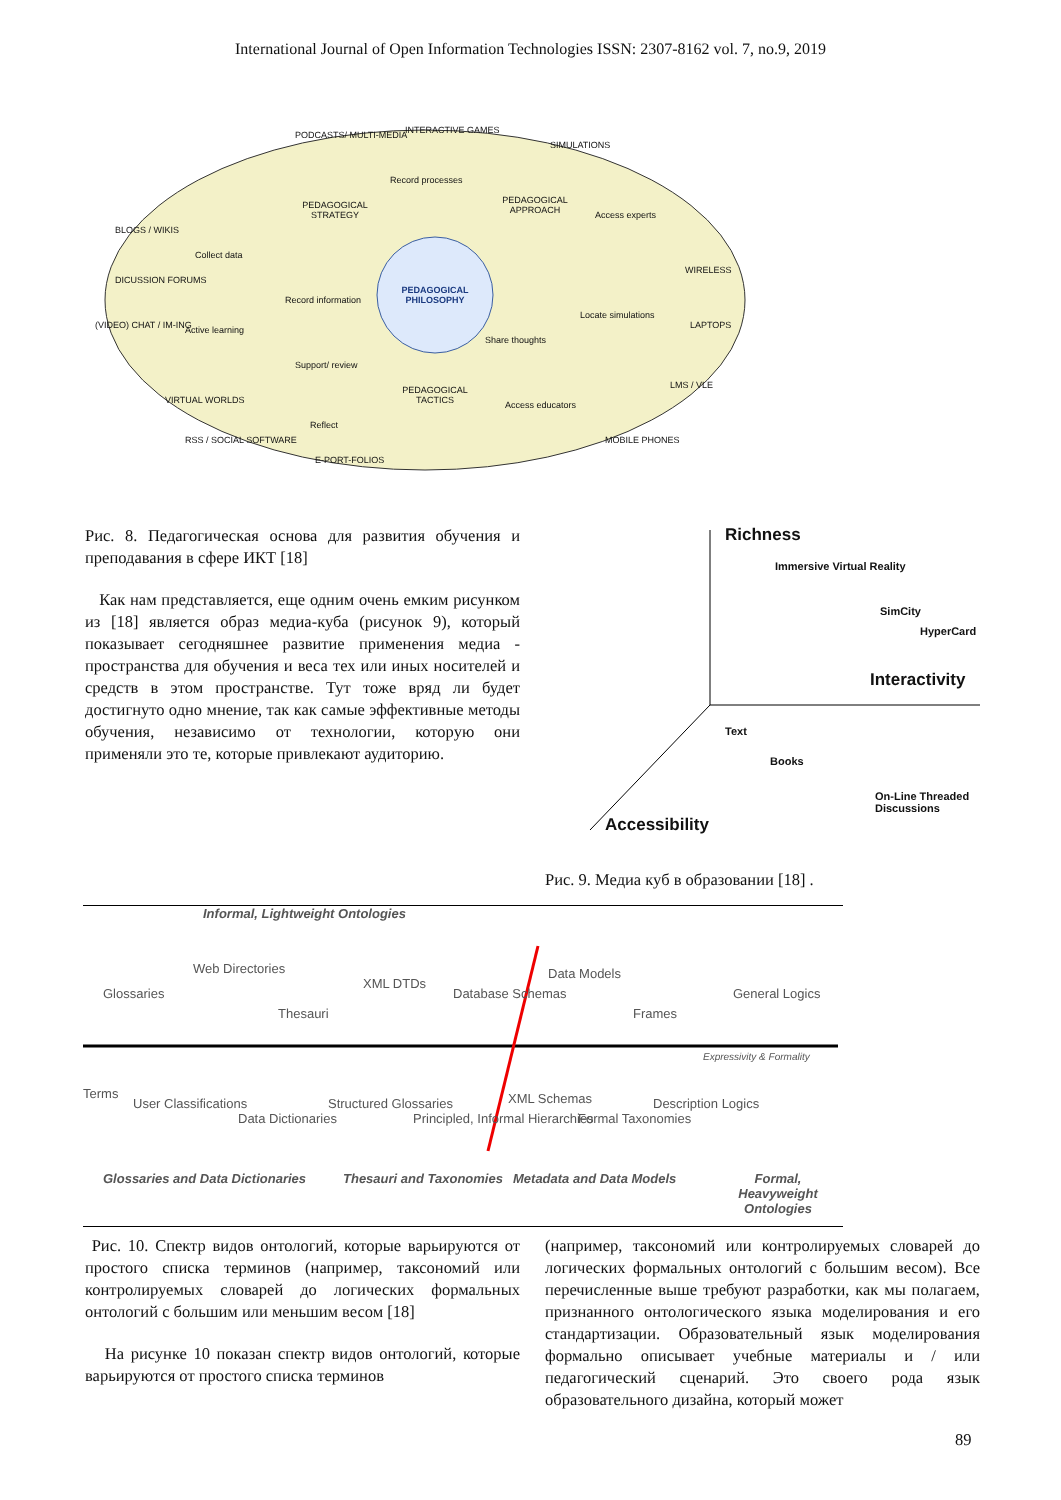International Journal of Open Information Technologies ISSN: 2307-8162 vol. 7, no.9, 2019
PEDAGOGICAL PHILOSOPHY
PEDAGOGICAL STRATEGY
PEDAGOGICAL APPROACH
PEDAGOGICAL TACTICS
PODCASTS/ MULTI-MEDIA INTERACTIVE GAMES
SIMULATIONS
BLOGS / WIKIS
DICUSSION FORUMS
(VIDEO) CHAT / IM-ING
VIRTUAL WORLDS
RSS / SOCIAL SOFTWARE
E-PORT-FOLIOS
WIRELESS
LAPTOPS
LMS / VLE
MOBILE PHONES
Collect data
Active learning
Record information
Share thoughts
Locate simulations
Access experts
Record processes
Support/ review
Reflect
Access educators
Рис. 8. Педагогическая основа для развития обучения и преподавания в сфере ИКТ [18]
Как нам представляется, еще одним очень емким рисунком из [18] является образ медиа-куба (рисунок 9), который показывает сегодняшнее развитие применения медиа - пространства для обучения и веса тех или иных носителей и средств в этом пространстве. Тут тоже вряд ли будет достигнуто одно мнение, так как самые эффективные методы обучения, независимо от технологии, которую они применяли это те, которые привлекают аудиторию.
Richness
Interactivity
Accessibility
Immersive Virtual Reality
SimCity
HyperCard
Text
Books
On-Line Threaded Discussions
Рис. 9. Медиа куб в образовании [18] .
Informal, Lightweight Ontologies
Glossaries
Web Directories
Thesauri
XML DTDs
Database Schemas
Data Models
Frames
General Logics
Expressivity & Formality
Terms
User Classifications
Data Dictionaries
Structured Glossaries
Principled, Informal Hierarchies
XML Schemas
Formal Taxonomies
Description Logics
Glossaries and Data Dictionaries
Thesauri and Taxonomies Metadata and Data Models Formal, Heavyweight Ontologies
Рис. 10. Спектр видов онтологий, которые варьируются от простого списка терминов (например, таксономий или контролируемых словарей до логических формальных онтологий с большим или меньшим весом [18]
На рисунке 10 показан спектр видов онтологий, которые варьируются от простого списка терминов
(например, таксономий или контролируемых словарей до логических формальных онтологий с большим весом). Все перечисленные выше требуют разработки, как мы полагаем, признанного онтологического языка моделирования и его стандартизации. Образовательный язык моделирования формально описывает учебные материалы и / или педагогический сценарий. Это своего рода язык образовательного дизайна, который может
89